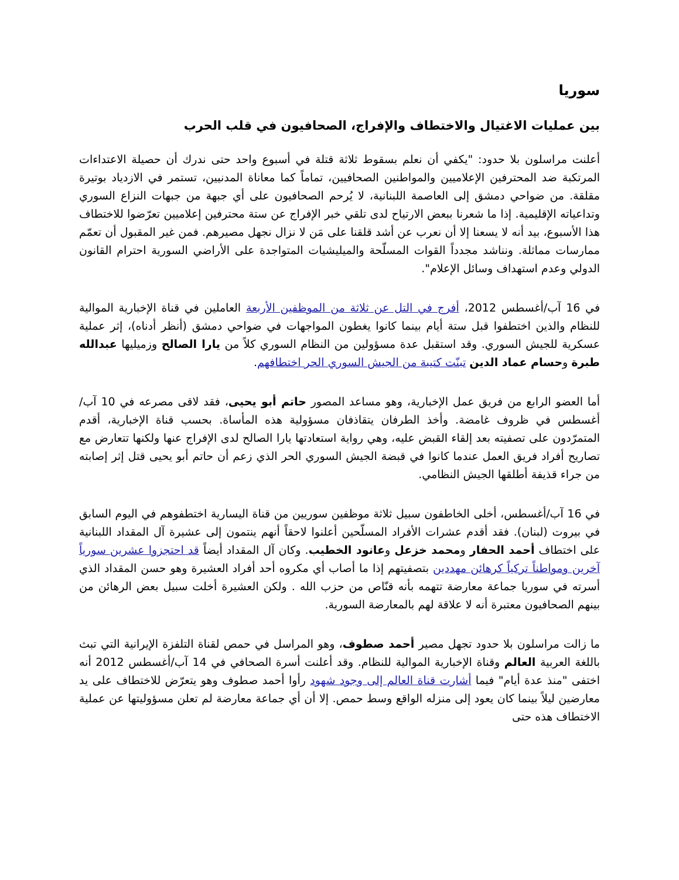سوريا
بين عمليات الاغتيال والاختطاف والإفراج، الصحافيون في قلب الحرب
أعلنت مراسلون بلا حدود: "يكفي أن نعلم بسقوط ثلاثة قتلة في أسبوع واحد حتى ندرك أن حصيلة الاعتداءات المرتكبة ضد المحترفين الإعلاميين والمواطنين الصحافيين، تماماً كما معاناة المدنيين، تستمر في الازدياد بوتيرة مقلقة. من ضواحي دمشق إلى العاصمة اللبنانية، لا يُرحم الصحافيون على أي جبهة من جبهات النزاع السوري وتداعياته الإقليمية. إذا ما شعرنا ببعض الارتياح لدى تلقي خبر الإفراج عن ستة محترفين إعلاميين تعرّضوا للاختطاف هذا الأسبوع، بيد أنه لا يسعنا إلا أن نعرب عن أشد قلقنا على مَن لا نزال نجهل مصيرهم. فمن غير المقبول أن تعمّم ممارسات مماثلة. ونناشد مجدداً القوات المسلّحة والميليشيات المتواجدة على الأراضي السورية احترام القانون الدولي وعدم استهداف وسائل الإعلام".
في 16 آب/أغسطس 2012، أفرج في التل عن ثلاثة من الموظفين الأربعة العاملين في قناة الإخبارية الموالية للنظام والذين اختطفوا قبل ستة أيام بينما كانوا يغطون المواجهات في ضواحي دمشق (أنظر أدناه)، إثر عملية عسكرية للجيش السوري. وقد استقبل عدة مسؤولين من النظام السوري كلاً من يارا الصالح وزميليها عبدالله طبرة وحسام عماد الدين تبنّت كتيبة من الجيش السوري الحر اختطافهم.
أما العضو الرابع من فريق عمل الإخبارية، وهو مساعد المصور حاتم أبو يحيى، فقد لاقى مصرعه في 10 آب/أغسطس في ظروف غامضة. وأخذ الطرفان يتقاذفان مسؤولية هذه المأساة. بحسب قناة الإخبارية، أقدم المتمرّدون على تصفيته بعد إلقاء القبض عليه، وهي رواية استعادتها يارا الصالح لدى الإفراج عنها ولكنها تتعارض مع تصاريح أفراد فريق العمل عندما كانوا في قبضة الجيش السوري الحر الذي زعم أن حاتم أبو يحيى قتل إثر إصابته من جراء قذيفة أطلقها الجيش النظامي.
في 16 آب/أغسطس، أخلى الخاطفون سبيل ثلاثة موظفين سوريين من قناة اليسارية اختطفوهم في اليوم السابق في بيروت (لبنان). فقد أقدم عشرات الأفراد المسلّحين أعلنوا لاحقاً أنهم ينتمون إلى عشيرة آل المقداد اللبنانية على اختطاف أحمد الحفار ومحمد خزعل وعانود الخطيب. وكان آل المقداد أيضاً قد احتجزوا عشرين سورياً آخرين ومواطناً تركياً كرهائن مهددين بتصفيتهم إذا ما أصاب أي مكروه أحد أفراد العشيرة وهو حسن المقداد الذي أسرته في سوريا جماعة معارضة تتهمه بأنه قنّاص من حزب الله . ولكن العشيرة أخلت سبيل بعض الرهائن من بينهم الصحافيون معتبرة أنه لا علاقة لهم بالمعارضة السورية.
ما زالت مراسلون بلا حدود تجهل مصير أحمد صطوف، وهو المراسل في حمص لقناة التلفزة الإيرانية التي تبث باللغة العربية العالم وقناة الإخبارية الموالية للنظام. وقد أعلنت أسرة الصحافي في 14 آب/أغسطس 2012 أنه اختفى "منذ عدة أيام" فيما أشارت قناة العالم إلى وجود شهود رأوا أحمد صطوف وهو يتعرّض للاختطاف على يد معارضين ليلاً بينما كان يعود إلى منزله الواقع وسط حمص. إلا أن أي جماعة معارضة لم تعلن مسؤوليتها عن عملية الاختطاف هذه حتى